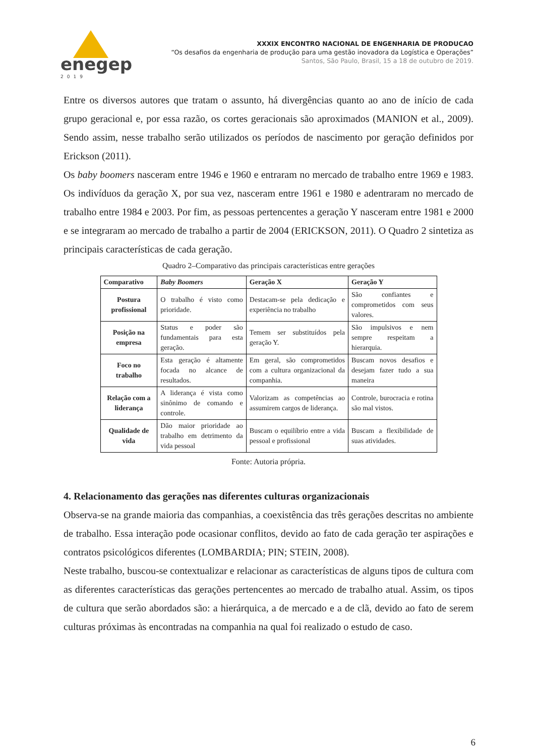enegep
2019
XXXIX ENCONTRO NACIONAL DE ENGENHARIA DE PRODUCAO
“Os desafios da engenharia de produção para uma gestão inovadora da Logística e Operações”
Santos, São Paulo, Brasil, 15 a 18 de outubro de 2019.
Entre os diversos autores que tratam o assunto, há divergências quanto ao ano de início de cada grupo geracional e, por essa razão, os cortes geracionais são aproximados (MANION et al., 2009). Sendo assim, nesse trabalho serão utilizados os períodos de nascimento por geração definidos por Erickson (2011).
Os baby boomers nasceram entre 1946 e 1960 e entraram no mercado de trabalho entre 1969 e 1983. Os indivíduos da geração X, por sua vez, nasceram entre 1961 e 1980 e adentraram no mercado de trabalho entre 1984 e 2003. Por fim, as pessoas pertencentes a geração Y nasceram entre 1981 e 2000 e se integraram ao mercado de trabalho a partir de 2004 (ERICKSON, 2011). O Quadro 2 sintetiza as principais características de cada geração.
Quadro 2–Comparativo das principais características entre gerações
| Comparativo | Baby Boomers | Geração X | Geração Y |
| --- | --- | --- | --- |
| Postura profissional | O trabalho é visto como prioridade. | Destacam-se pela dedicação e experiência no trabalho | São confiantes e comprometidos com seus valores. |
| Posição na empresa | Status e poder são fundamentais para esta geração. | Temem ser substituídos pela geração Y. | São impulsivos e nem sempre respeitam a hierarquia. |
| Foco no trabalho | Esta geração é altamente focada no alcance de resultados. | Em geral, são comprometidos com a cultura organizacional da companhia. | Buscam novos desafios e desejam fazer tudo a sua maneira |
| Relação com a liderança | A liderança é vista como sinônimo de comando e controle. | Valorizam as competências ao assumirem cargos de liderança. | Controle, burocracia e rotina são mal vistos. |
| Qualidade de vida | Dão maior prioridade ao trabalho em detrimento da vida pessoal | Buscam o equilíbrio entre a vida pessoal e profissional | Buscam a flexibilidade de suas atividades. |
Fonte: Autoria própria.
4. Relacionamento das gerações nas diferentes culturas organizacionais
Observa-se na grande maioria das companhias, a coexistência das três gerações descritas no ambiente de trabalho. Essa interação pode ocasionar conflitos, devido ao fato de cada geração ter aspirações e contratos psicológicos diferentes (LOMBARDIA; PIN; STEIN, 2008).
Neste trabalho, buscou-se contextualizar e relacionar as características de alguns tipos de cultura com as diferentes características das gerações pertencentes ao mercado de trabalho atual. Assim, os tipos de cultura que serão abordados são: a hierárquica, a de mercado e a de clã, devido ao fato de serem culturas próximas às encontradas na companhia na qual foi realizado o estudo de caso.
6